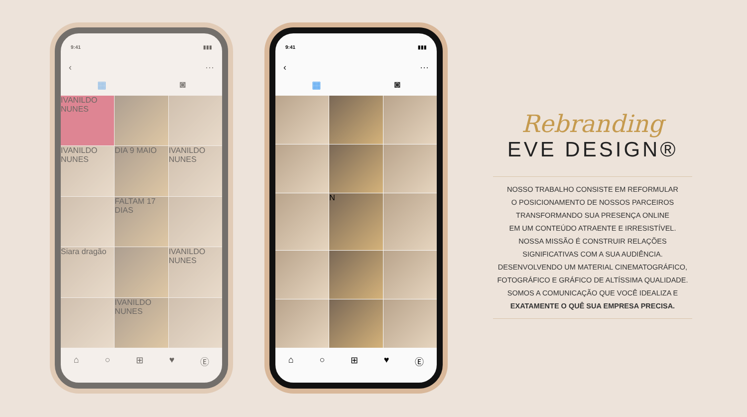9:41 ▮▮▮
‹ ···
▦ ◙
IVANILDO NUNES
IVANILDO NUNES
DIA 9 MAIO
IVANILDO NUNES
FALTAM 17 DIAS
Siara dragão
IVANILDO NUNES
IVANILDO NUNES
⌂ ○ ⊞ ♥ Ⓔ
9:41 ▮▮▮
‹ ···
▦ ◙
N
⌂ ○ ⊞ ♥ Ⓔ
Rebranding
EVE DESIGN®
NOSSO TRABALHO CONSISTE EM REFORMULAR
O POSICIONAMENTO DE NOSSOS PARCEIROS
TRANSFORMANDO SUA PRESENÇA ONLINE
EM UM CONTEÚDO ATRAENTE E IRRESISTÍVEL.
NOSSA MISSÃO É CONSTRUIR RELAÇÕES
SIGNIFICATIVAS COM A SUA AUDIÊNCIA.
DESENVOLVENDO UM MATERIAL CINEMATOGRÁFICO,
FOTOGRÁFICO E GRÁFICO DE ALTÍSSIMA QUALIDADE.
SOMOS A COMUNICAÇÃO QUE VOCÊ IDEALIZA E
EXATAMENTE O QUÊ SUA EMPRESA PRECISA.